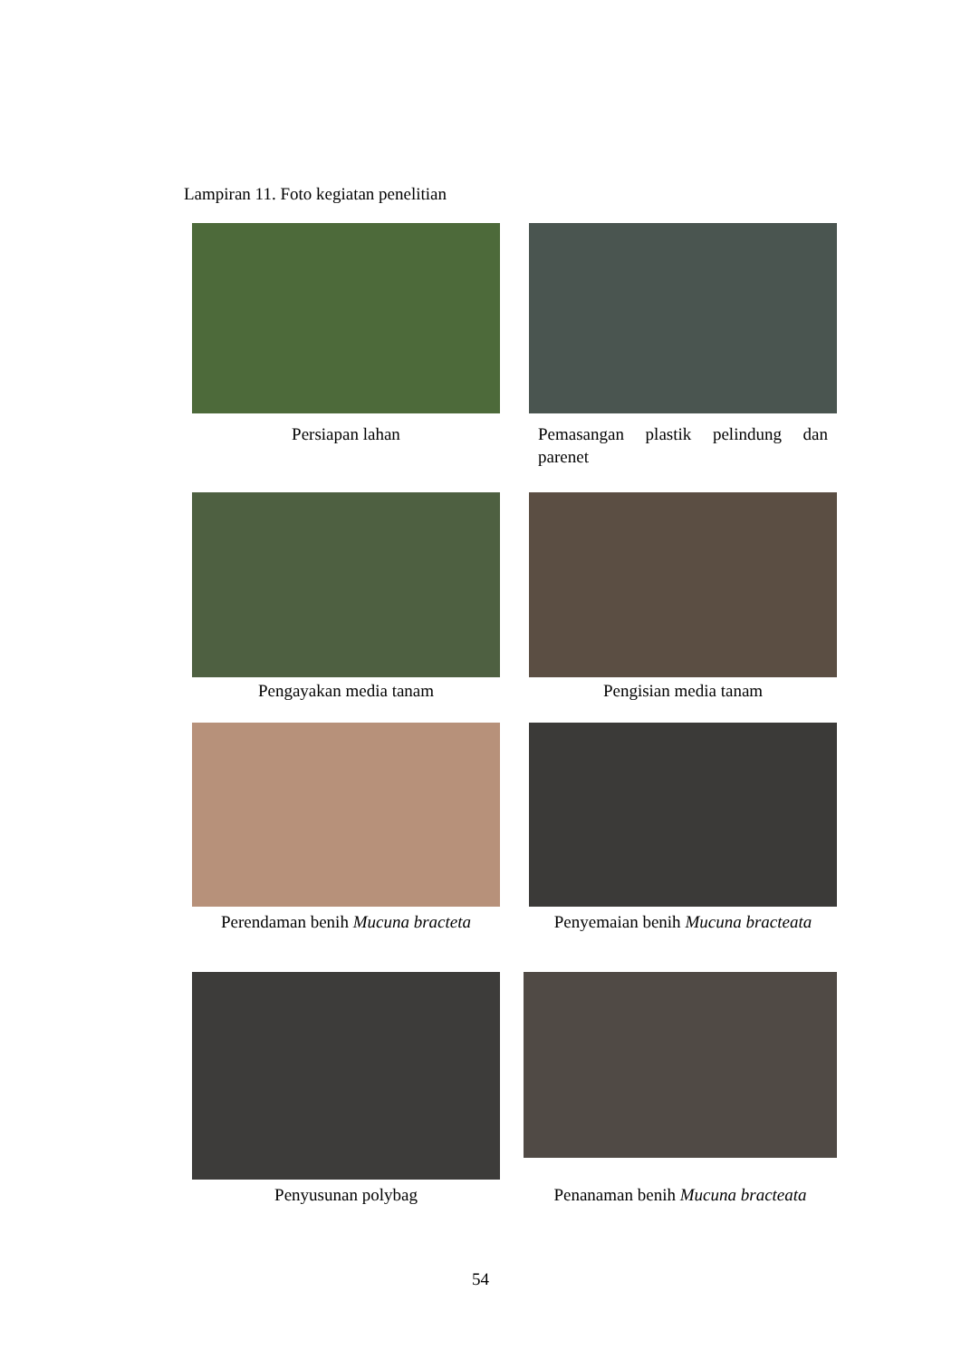Lampiran 11. Foto kegiatan penelitian
Persiapan lahan Pemasangan plastik pelindung dan parenet
Pengayakan media tanam Pengisian media tanam
Perendaman benih Mucuna bracteta
Penyemaian benih Mucuna bracteata
Penyusunan polybag
Penanaman benih Mucuna bracteata
54